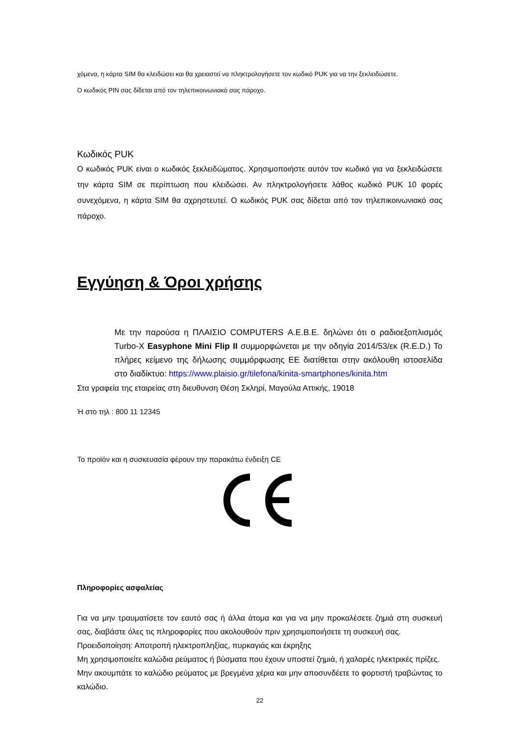χόμενα, η κάρτα SIM θα κλειδώσει και θα χρειαστεί να πληκτρολογήσετε τον κωδικό PUK για να την ξεκλειδώσετε.
Ο κωδικός PIN σας δίδεται από τον τηλεπικοινωνιακό σας πάροχο.
Κωδικός PUK
Ο κωδικός PUK είναι ο κωδικός ξεκλειδώματος. Χρησιμοποιήστε αυτόν τον κωδικό για να ξεκλειδώσετε την κάρτα SIM σε περίπτωση που κλειδώσει. Αν πληκτρολογήσετε λάθος κωδικό PUK 10 φορές συνεχόμενα, η κάρτα SIM θα αχρηστευτεί. Ο κωδικός PUK σας δίδεται από τον τηλεπικοινωνιακό σας πάροχο.
Εγγύηση & Όροι χρήσης
Με την παρούσα η ΠΛΑΙΣΙΟ COMPUTERS Α.Ε.Β.Ε. δηλώνει ότι ο ραδιοεξοπλισμός Turbo-X Easyphone Mini Flip II συμμορφώνεται με την οδηγία 2014/53/εκ (R.E.D.) Το πλήρες κείμενο της δήλωσης συμμόρφωσης ΕΕ διατίθεται στην ακόλουθη ιστοσελίδα στο διαδίκτυο: https://www.plaisio.gr/tilefona/kinita-smartphones/kinita.htm
Στα γραφεία της εταιρείας στη διευθυνση Θέση Σκληρί, Μαγούλα Αττικής, 19018
Ή στο τηλ : 800 11 12345
Το προϊόν και η συσκευασία φέρουν την παρακάτω ένδειξη CE
Πληροφορίες ασφαλείας
Για να μην τραυματίσετε τον εαυτό σας ή άλλα άτομα και για να μην προκαλέσετε ζημιά στη συσκευή σας, διαβάστε όλες τις πληροφορίες που ακολουθούν πριν χρησιμοποιήσετε τη συσκευή σας.
Προειδοποίηση: Αποτροπή ηλεκτροπληξίας, πυρκαγιάς και έκρηξης
Μη χρησιμοποιείτε καλώδια ρεύματος ή βύσματα που έχουν υποστεί ζημιά, ή χαλαρές ηλεκτρικές πρίζες.
Μην ακουμπάτε το καλώδιο ρεύματος με βρεγμένα χέρια και μην αποσυνδέετε το φορτιστή τραβώντας το καλώδιο.
22